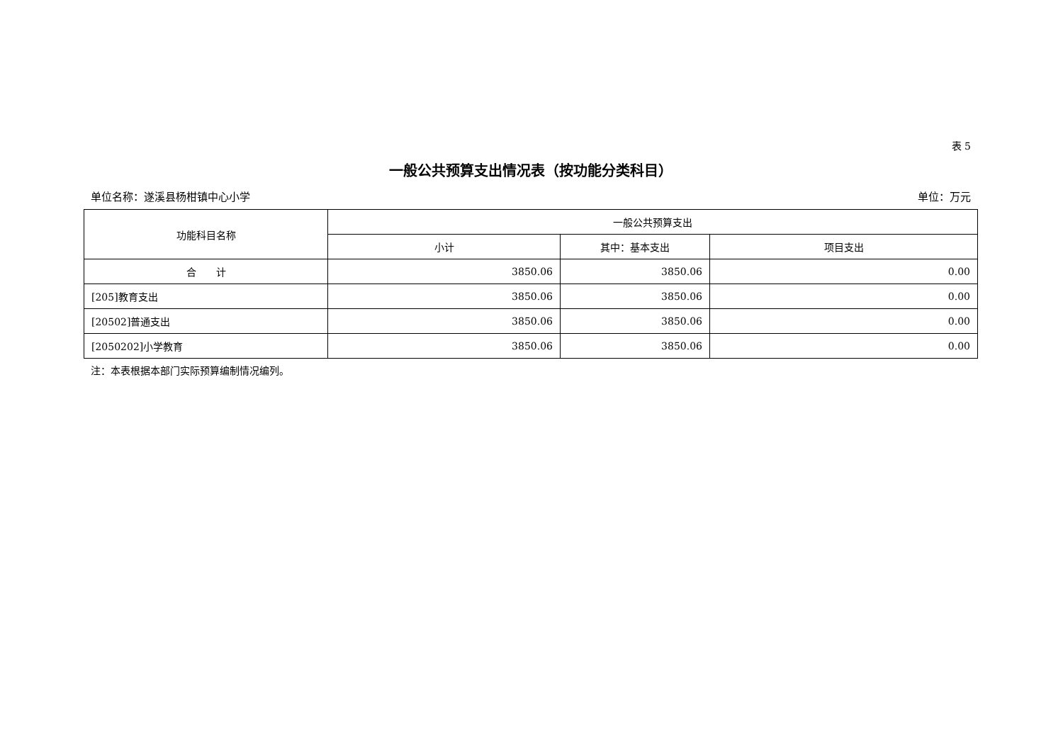表 5
一般公共预算支出情况表（按功能分类科目）
单位名称：遂溪县杨柑镇中心小学 单位：万元
| 功能科目名称 | 一般公共预算支出 | | |
| --- | --- | --- | --- |
| | 小计 | 其中：基本支出 | 项目支出 |
| 合 计 | 3850.06 | 3850.06 | 0.00 |
| [205]教育支出 | 3850.06 | 3850.06 | 0.00 |
| [20502]普通支出 | 3850.06 | 3850.06 | 0.00 |
| [2050202]小学教育 | 3850.06 | 3850.06 | 0.00 |
注：本表根据本部门实际预算编制情况编列。